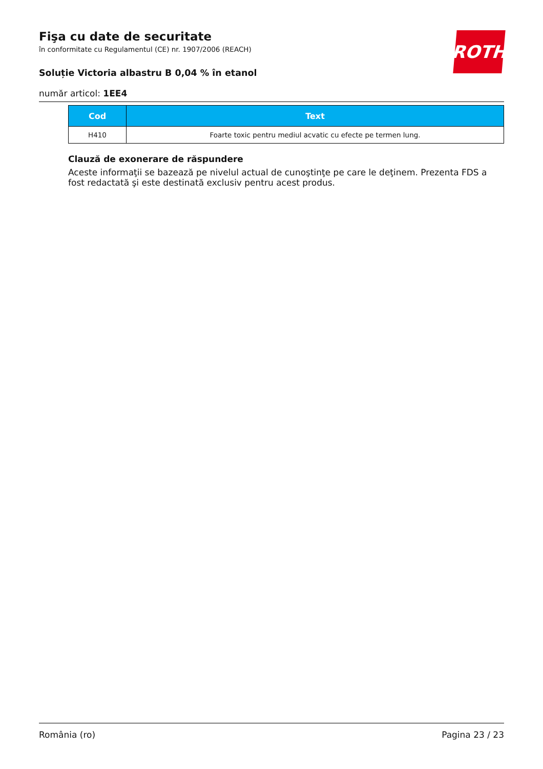ROTH
Fişa cu date de securitate
în conformitate cu Regulamentul (CE) nr. 1907/2006 (REACH)
Soluție Victoria albastru B 0,04 % în etanol
număr articol: 1EE4
| Cod | Text |
| --- | --- |
| H410 | Foarte toxic pentru mediul acvatic cu efecte pe termen lung. |
Clauză de exonerare de răspundere
Aceste informaţii se bazează pe nivelul actual de cunoştinţe pe care le deţinem. Prezenta FDS a fost redactată şi este destinată exclusiv pentru acest produs.
România (ro) Pagina 23 / 23